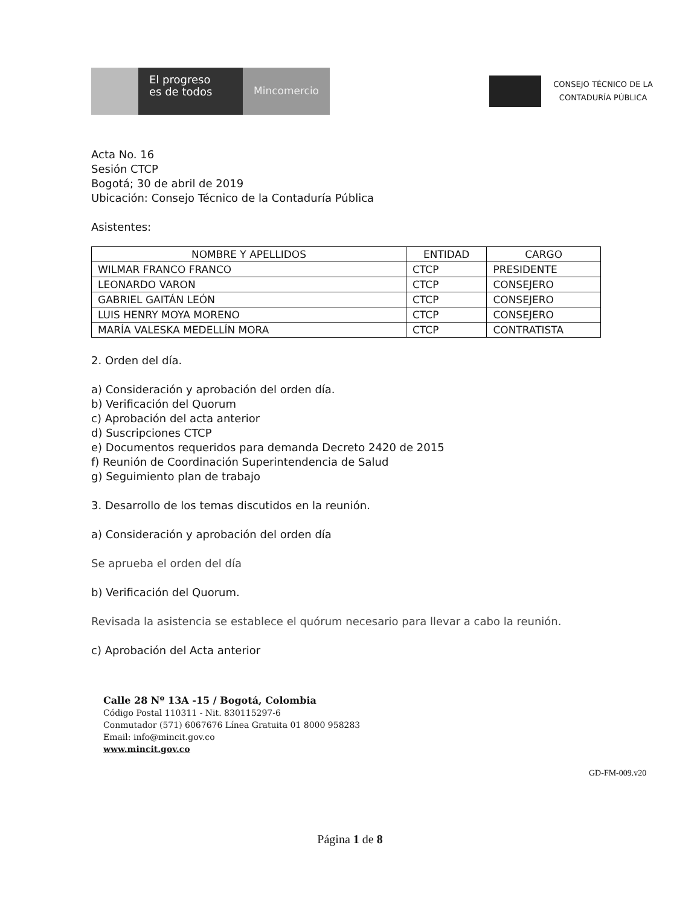El progreso
es de todos
Mincomercio
CONSEJO TÉCNICO DE LA
CONTADURÍA PÚBLICA
Acta No. 16
Sesión CTCP
Bogotá; 30 de abril de 2019
Ubicación: Consejo Técnico de la Contaduría Pública
Asistentes:
| NOMBRE Y APELLIDOS | ENTIDAD | CARGO |
| --- | --- | --- |
| WILMAR FRANCO FRANCO | CTCP | PRESIDENTE |
| LEONARDO VARON | CTCP | CONSEJERO |
| GABRIEL GAITÁN LEÓN | CTCP | CONSEJERO |
| LUIS HENRY MOYA MORENO | CTCP | CONSEJERO |
| MARÍA VALESKA MEDELLÍN MORA | CTCP | CONTRATISTA |
2. Orden del día.
a) Consideración y aprobación del orden día.
b) Verificación del Quorum
c) Aprobación del acta anterior
d) Suscripciones CTCP
e) Documentos requeridos para demanda Decreto 2420 de 2015
f) Reunión de Coordinación Superintendencia de Salud
g) Seguimiento plan de trabajo
3. Desarrollo de los temas discutidos en la reunión.
a) Consideración y aprobación del orden día
Se aprueba el orden del día
b) Verificación del Quorum.
Revisada la asistencia se establece el quórum necesario para llevar a cabo la reunión.
c) Aprobación del Acta anterior
Calle 28 Nº 13A -15 / Bogotá, Colombia
Código Postal 110311 - Nit. 830115297-6
Conmutador (571) 6067676 Línea Gratuita 01 8000 958283
Email: info@mincit.gov.co
www.mincit.gov.co
GD-FM-009.v20
Página 1 de 8